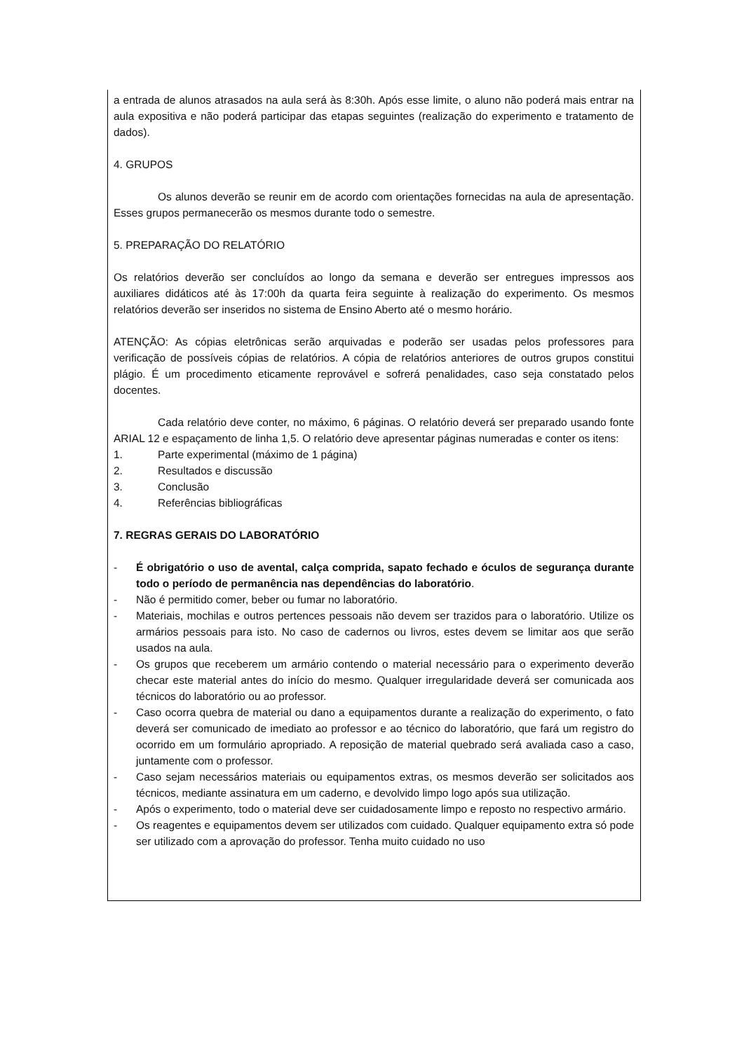a entrada de alunos atrasados na aula será às 8:30h. Após esse limite, o aluno não poderá mais entrar na aula expositiva e não poderá participar das etapas seguintes (realização do experimento e tratamento de dados).
4. GRUPOS
Os alunos deverão se reunir em de acordo com orientações fornecidas na aula de apresentação. Esses grupos permanecerão os mesmos durante todo o semestre.
5. PREPARAÇÃO DO RELATÓRIO
Os relatórios deverão ser concluídos ao longo da semana e deverão ser entregues impressos aos auxiliares didáticos até às 17:00h da quarta feira seguinte à realização do experimento. Os mesmos relatórios deverão ser inseridos no sistema de Ensino Aberto até o mesmo horário.
ATENÇÃO: As cópias eletrônicas serão arquivadas e poderão ser usadas pelos professores para verificação de possíveis cópias de relatórios. A cópia de relatórios anteriores de outros grupos constitui plágio. É um procedimento eticamente reprovável e sofrerá penalidades, caso seja constatado pelos docentes.
Cada relatório deve conter, no máximo, 6 páginas. O relatório deverá ser preparado usando fonte ARIAL 12 e espaçamento de linha 1,5. O relatório deve apresentar páginas numeradas e conter os itens:
1. Parte experimental (máximo de 1 página)
2. Resultados e discussão
3. Conclusão
4. Referências bibliográficas
7. REGRAS GERAIS DO LABORATÓRIO
- É obrigatório o uso de avental, calça comprida, sapato fechado e óculos de segurança durante todo o período de permanência nas dependências do laboratório.
- Não é permitido comer, beber ou fumar no laboratório.
- Materiais, mochilas e outros pertences pessoais não devem ser trazidos para o laboratório. Utilize os armários pessoais para isto. No caso de cadernos ou livros, estes devem se limitar aos que serão usados na aula.
- Os grupos que receberem um armário contendo o material necessário para o experimento deverão checar este material antes do início do mesmo. Qualquer irregularidade deverá ser comunicada aos técnicos do laboratório ou ao professor.
- Caso ocorra quebra de material ou dano a equipamentos durante a realização do experimento, o fato deverá ser comunicado de imediato ao professor e ao técnico do laboratório, que fará um registro do ocorrido em um formulário apropriado. A reposição de material quebrado será avaliada caso a caso, juntamente com o professor.
- Caso sejam necessários materiais ou equipamentos extras, os mesmos deverão ser solicitados aos técnicos, mediante assinatura em um caderno, e devolvido limpo logo após sua utilização.
- Após o experimento, todo o material deve ser cuidadosamente limpo e reposto no respectivo armário.
- Os reagentes e equipamentos devem ser utilizados com cuidado. Qualquer equipamento extra só pode ser utilizado com a aprovação do professor. Tenha muito cuidado no uso